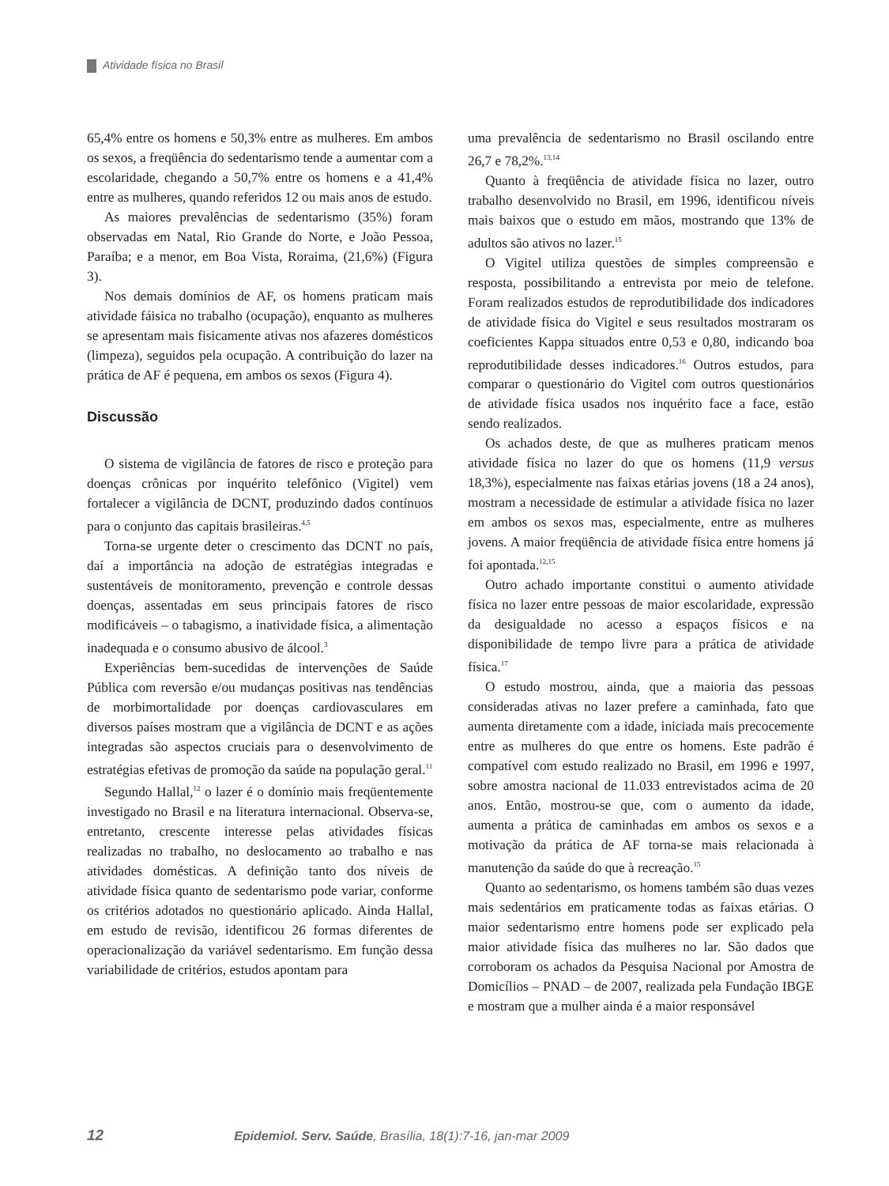Atividade física no Brasil
65,4% entre os homens e 50,3% entre as mulheres. Em ambos os sexos, a freqüência do sedentarismo tende a aumentar com a escolaridade, chegando a 50,7% entre os homens e a 41,4% entre as mulheres, quando referidos 12 ou mais anos de estudo.
As maiores prevalências de sedentarismo (35%) foram observadas em Natal, Rio Grande do Norte, e João Pessoa, Paraíba; e a menor, em Boa Vista, Roraima, (21,6%) (Figura 3).
Nos demais domínios de AF, os homens praticam mais atividade fáisica no trabalho (ocupação), enquanto as mulheres se apresentam mais fisicamente ativas nos afazeres domésticos (limpeza), seguidos pela ocupação. A contribuição do lazer na prática de AF é pequena, em ambos os sexos (Figura 4).
Discussão
O sistema de vigilância de fatores de risco e proteção para doenças crônicas por inquérito telefônico (Vigitel) vem fortalecer a vigilância de DCNT, produzindo dados contínuos para o conjunto das capitais brasileiras.<sup>4,5</sup>
Torna-se urgente deter o crescimento das DCNT no país, daí a importância na adoção de estratégias integradas e sustentáveis de monitoramento, prevenção e controle dessas doenças, assentadas em seus principais fatores de risco modificáveis – o tabagismo, a inatividade física, a alimentação inadequada e o consumo abusivo de álcool.<sup>3</sup>
Experiências bem-sucedidas de intervenções de Saúde Pública com reversão e/ou mudanças positivas nas tendências de morbimortalidade por doenças cardiovasculares em diversos países mostram que a vigilância de DCNT e as ações integradas são aspectos cruciais para o desenvolvimento de estratégias efetivas de promoção da saúde na população geral.<sup>11</sup>
Segundo Hallal,<sup>12</sup> o lazer é o domínio mais freqüentemente investigado no Brasil e na literatura internacional. Observa-se, entretanto, crescente interesse pelas atividades físicas realizadas no trabalho, no deslocamento ao trabalho e nas atividades domésticas. A definição tanto dos níveis de atividade física quanto de sedentarismo pode variar, conforme os critérios adotados no questionário aplicado. Ainda Hallal, em estudo de revisão, identificou 26 formas diferentes de operacionalização da variável sedentarismo. Em função dessa variabilidade de critérios, estudos apontam para
uma prevalência de sedentarismo no Brasil oscilando entre 26,7 e 78,2%.<sup>13,14</sup>
Quanto à freqüência de atividade física no lazer, outro trabalho desenvolvido no Brasil, em 1996, identificou níveis mais baixos que o estudo em mãos, mostrando que 13% de adultos são ativos no lazer.<sup>15</sup>
O Vigitel utiliza questões de simples compreensão e resposta, possibilitando a entrevista por meio de telefone. Foram realizados estudos de reprodutibilidade dos indicadores de atividade física do Vigitel e seus resultados mostraram os coeficientes Kappa situados entre 0,53 e 0,80, indicando boa reprodutibilidade desses indicadores.<sup>16</sup> Outros estudos, para comparar o questionário do Vigitel com outros questionários de atividade física usados nos inquérito face a face, estão sendo realizados.
Os achados deste, de que as mulheres praticam menos atividade física no lazer do que os homens (11,9 versus 18,3%), especialmente nas faixas etárias jovens (18 a 24 anos), mostram a necessidade de estimular a atividade física no lazer em ambos os sexos mas, especialmente, entre as mulheres jovens. A maior freqüência de atividade física entre homens já foi apontada.<sup>12,15</sup>
Outro achado importante constitui o aumento atividade física no lazer entre pessoas de maior escolaridade, expressão da desigualdade no acesso a espaços físicos e na disponibilidade de tempo livre para a prática de atividade física.<sup>17</sup>
O estudo mostrou, ainda, que a maioria das pessoas consideradas ativas no lazer prefere a caminhada, fato que aumenta diretamente com a idade, iniciada mais precocemente entre as mulheres do que entre os homens. Este padrão é compatível com estudo realizado no Brasil, em 1996 e 1997, sobre amostra nacional de 11.033 entrevistados acima de 20 anos. Então, mostrou-se que, com o aumento da idade, aumenta a prática de caminhadas em ambos os sexos e a motivação da prática de AF torna-se mais relacionada à manutenção da saúde do que à recreação.<sup>15</sup>
Quanto ao sedentarismo, os homens também são duas vezes mais sedentários em praticamente todas as faixas etárias. O maior sedentarismo entre homens pode ser explicado pela maior atividade física das mulheres no lar. São dados que corroboram os achados da Pesquisa Nacional por Amostra de Domicílios – PNAD – de 2007, realizada pela Fundação IBGE e mostram que a mulher ainda é a maior responsável
12 Epidemiol. Serv. Saúde, Brasília, 18(1):7-16, jan-mar 2009